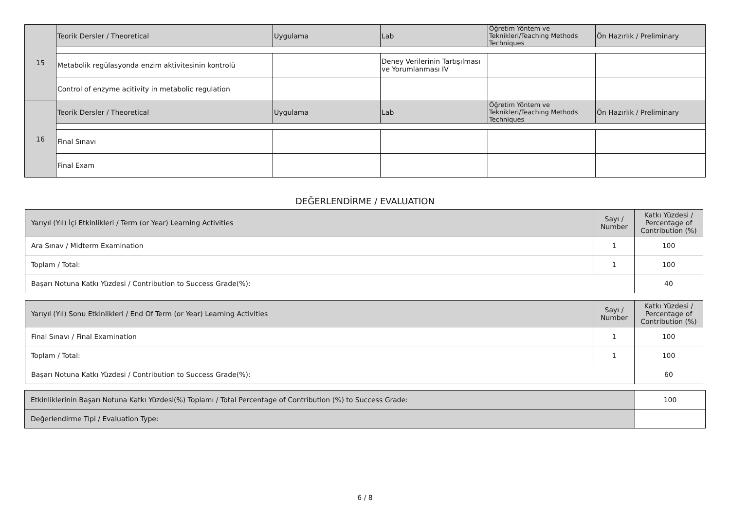| 15 | Teorik Dersler / Theoretical | Uygulama | Lab | Öğretim Yöntem ve Teknikleri/Teaching Methods Techniques | Ön Hazırlık / Preliminary |
| | Metabolik regülasyonda enzim aktivitesinin kontrolü | | Deney Verilerinin Tartışılması ve Yorumlanması IV | | |
| | Control of enzyme acitivity in metabolic regulation | | | | |
| 16 | Teorik Dersler / Theoretical | Uygulama | Lab | Öğretim Yöntem ve Teknikleri/Teaching Methods Techniques | Ön Hazırlık / Preliminary |
| | Final Sınavı | | | | |
| | Final Exam | | | | |
DEĞERLENDİRME / EVALUATION
| Yarıyıl (Yıl) İçi Etkinlikleri / Term (or Year) Learning Activities | Sayı / Number | Katkı Yüzdesi / Percentage of Contribution (%) |
| Ara Sınav / Midterm Examination | 1 | 100 |
| Toplam / Total: | 1 | 100 |
| Başarı Notuna Katkı Yüzdesi / Contribution to Success Grade(%): | | 40 |
| Yarıyıl (Yıl) Sonu Etkinlikleri / End Of Term (or Year) Learning Activities | Sayı / Number | Katkı Yüzdesi / Percentage of Contribution (%) |
| Final Sınavı / Final Examination | 1 | 100 |
| Toplam / Total: | 1 | 100 |
| Başarı Notuna Katkı Yüzdesi / Contribution to Success Grade(%): | | 60 |
| Etkinliklerinin Başarı Notuna Katkı Yüzdesi(%) Toplamı / Total Percentage of Contribution (%) to Success Grade: | 100 |
| Değerlendirme Tipi / Evaluation Type: | |
6 / 8